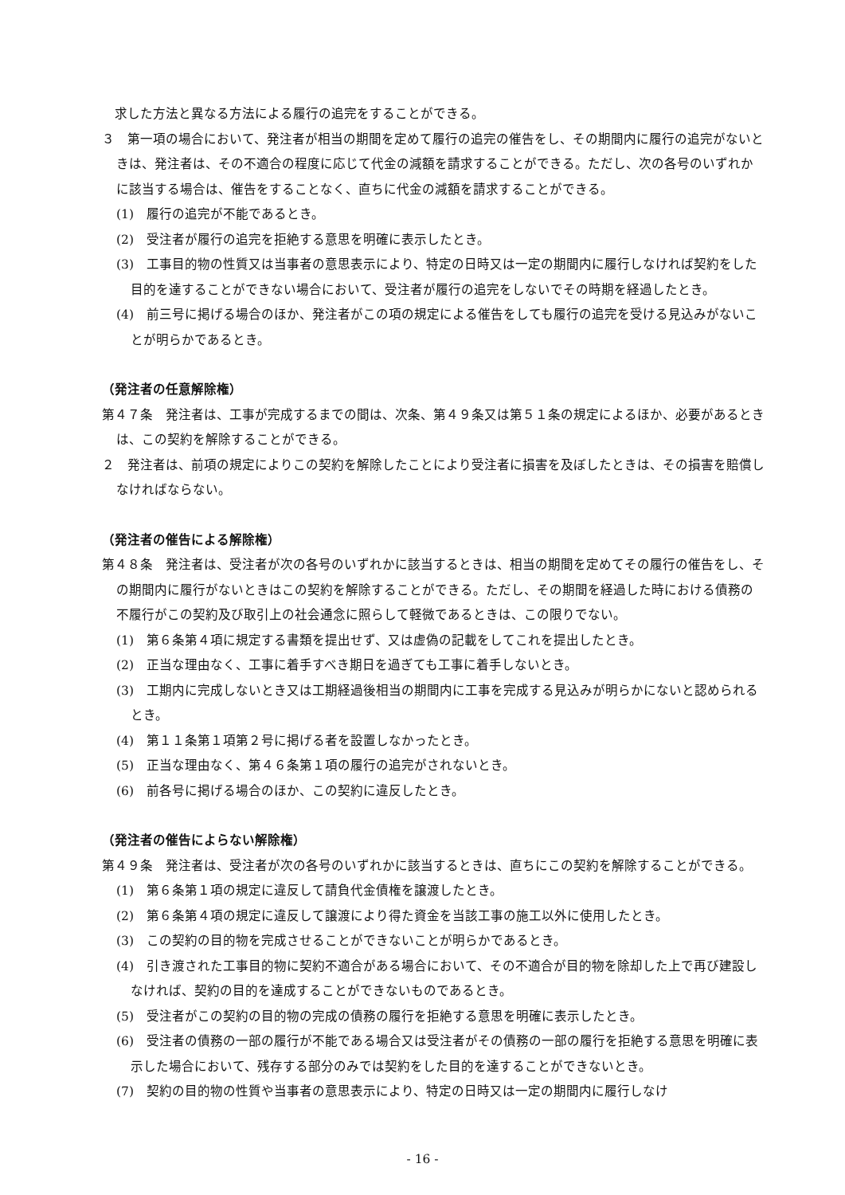求した方法と異なる方法による履行の追完をすることができる。
３　第一項の場合において、発注者が相当の期間を定めて履行の追完の催告をし、その期間内に履行の追完がないときは、発注者は、その不適合の程度に応じて代金の減額を請求することができる。ただし、次の各号のいずれかに該当する場合は、催告をすることなく、直ちに代金の減額を請求することができる。
(1)　履行の追完が不能であるとき。
(2)　受注者が履行の追完を拒絶する意思を明確に表示したとき。
(3)　工事目的物の性質又は当事者の意思表示により、特定の日時又は一定の期間内に履行しなければ契約をした目的を達することができない場合において、受注者が履行の追完をしないでその時期を経過したとき。
(4)　前三号に掲げる場合のほか、発注者がこの項の規定による催告をしても履行の追完を受ける見込みがないことが明らかであるとき。
（発注者の任意解除権）
第４７条　発注者は、工事が完成するまでの間は、次条、第４９条又は第５１条の規定によるほか、必要があるときは、この契約を解除することができる。
２　発注者は、前項の規定によりこの契約を解除したことにより受注者に損害を及ぼしたときは、その損害を賠償しなければならない。
（発注者の催告による解除権）
第４８条　発注者は、受注者が次の各号のいずれかに該当するときは、相当の期間を定めてその履行の催告をし、その期間内に履行がないときはこの契約を解除することができる。ただし、その期間を経過した時における債務の不履行がこの契約及び取引上の社会通念に照らして軽微であるときは、この限りでない。
(1)　第６条第４項に規定する書類を提出せず、又は虚偽の記載をしてこれを提出したとき。
(2)　正当な理由なく、工事に着手すべき期日を過ぎても工事に着手しないとき。
(3)　工期内に完成しないとき又は工期経過後相当の期間内に工事を完成する見込みが明らかにないと認められるとき。
(4)　第１１条第１項第２号に掲げる者を設置しなかったとき。
(5)　正当な理由なく、第４６条第１項の履行の追完がされないとき。
(6)　前各号に掲げる場合のほか、この契約に違反したとき。
（発注者の催告によらない解除権）
第４９条　発注者は、受注者が次の各号のいずれかに該当するときは、直ちにこの契約を解除することができる。
(1)　第６条第１項の規定に違反して請負代金債権を譲渡したとき。
(2)　第６条第４項の規定に違反して譲渡により得た資金を当該工事の施工以外に使用したとき。
(3)　この契約の目的物を完成させることができないことが明らかであるとき。
(4)　引き渡された工事目的物に契約不適合がある場合において、その不適合が目的物を除却した上で再び建設しなければ、契約の目的を達成することができないものであるとき。
(5)　受注者がこの契約の目的物の完成の債務の履行を拒絶する意思を明確に表示したとき。
(6)　受注者の債務の一部の履行が不能である場合又は受注者がその債務の一部の履行を拒絶する意思を明確に表示した場合において、残存する部分のみでは契約をした目的を達することができないとき。
(7)　契約の目的物の性質や当事者の意思表示により、特定の日時又は一定の期間内に履行しなけ
- 16 -